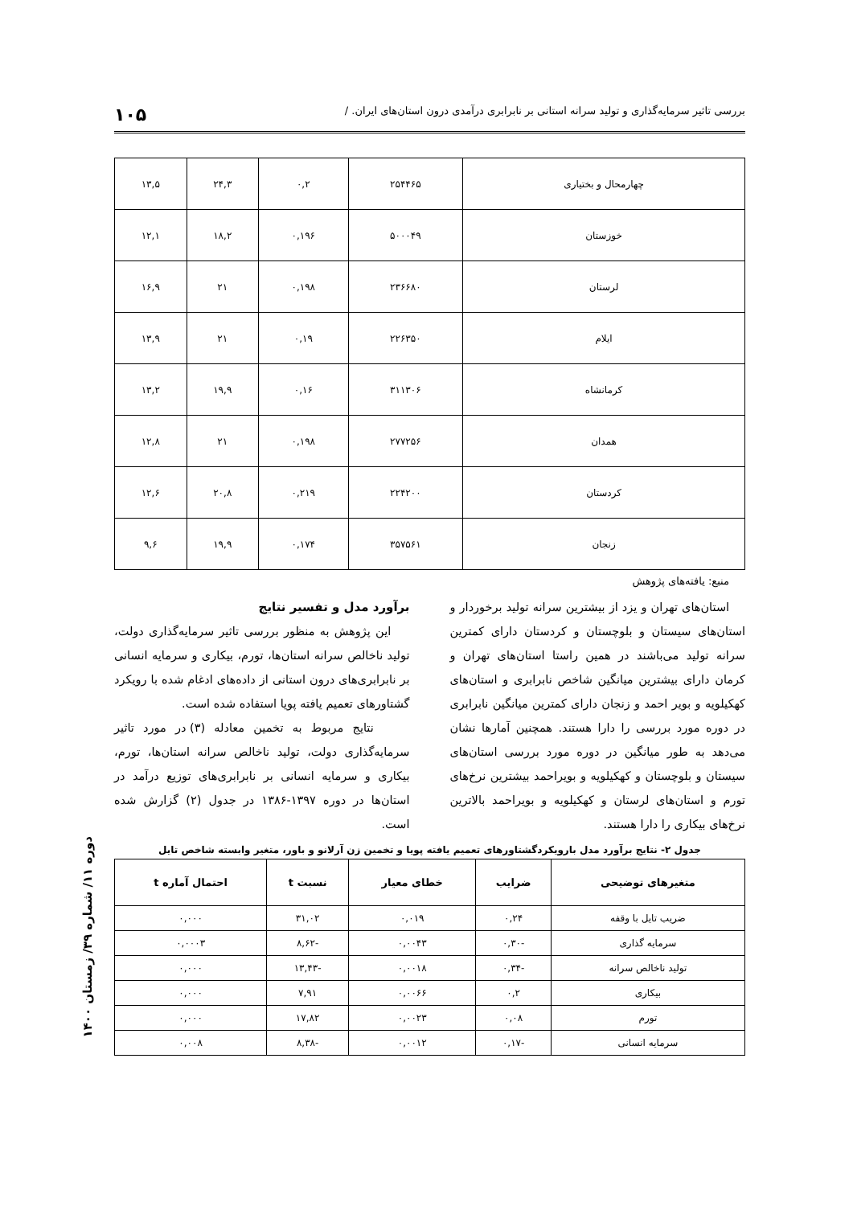بررسی تاثیر سرمایه‌گذاری و تولید سرانه استانی بر نابرابری درآمدی درون استان‌های ایران. / ۱۰۵
| چهارمحال و بختیاری | ۲۵۴۴۶۵ | ۰,۲ | ۲۴,۳ | ۱۳,۵ |
| خوزستان | ۵۰۰۰۴۹ | ۰,۱۹۶ | ۱۸,۲ | ۱۲,۱ |
| لرستان | ۲۳۶۶۸۰ | ۰,۱۹۸ | ۲۱ | ۱۶,۹ |
| ایلام | ۲۲۶۳۵۰ | ۰,۱۹ | ۲۱ | ۱۳,۹ |
| کرمانشاه | ۳۱۱۳۰۶ | ۰,۱۶ | ۱۹,۹ | ۱۳,۲ |
| همدان | ۲۷۷۲۵۶ | ۰,۱۹۸ | ۲۱ | ۱۲,۸ |
| کردستان | ۲۲۴۲۰۰ | ۰,۲۱۹ | ۲۰,۸ | ۱۲,۶ |
| زنجان | ۳۵۷۵۶۱ | ۰,۱۷۴ | ۱۹,۹ | ۹,۶ |
منبع: یافته‌های پژوهش
استان‌های تهران و یزد از بیشترین سرانه تولید برخوردار و استان‌های سیستان و بلوچستان و کردستان دارای کمترین سرانه تولید می‌باشند در همین راستا استان‌های تهران و کرمان دارای بیشترین میانگین شاخص نابرابری و استان‌های کهکیلویه و بویر احمد و زنجان دارای کمترین میانگین نابرابری در دوره مورد بررسی را دارا هستند. همچنین آمارها نشان می‌دهد به طور میانگین در دوره مورد بررسی استان‌های سیستان و بلوچستان و کهکیلویه و بویراحمد بیشترین نرخ‌های تورم و استان‌های لرستان و کهکیلویه و بویراحمد بالاترین نرخ‌های بیکاری را دارا هستند.
برآورد مدل و تفسیر نتایج
این پژوهش به منظور بررسی تاثیر سرمایه‌گذاری دولت، تولید ناخالص سرانه استان‌ها، تورم، بیکاری و سرمایه انسانی بر نابرابری‌های درون استانی از داده‌های ادغام شده با رویکرد گشتاورهای تعمیم یافته پویا استفاده شده است.
نتایج مربوط به تخمین معادله (۳) در مورد تاثیر سرمایه‌گذاری دولت، تولید ناخالص سرانه استان‌ها، تورم، بیکاری و سرمایه انسانی بر نابرابری‌های توزیع درآمد در استان‌ها در دوره ۱۳۹۷-۱۳۸۶ در جدول (۲) گزارش شده است.
جدول ۲- نتایج برآورد مدل بارویکردگشتاورهای تعمیم یافته پویا و تخمین زن آرلانو و باور، متغیر وابسته شاخص تایل
| متغیرهای توضیحی | ضرایب | خطای معیار | نسبت t | احتمال آماره t |
| --- | --- | --- | --- | --- |
| ضریب تایل با وقفه | ۰,۲۴ | ۰,۰۱۹ | ۳۱,۰۲ | ۰,۰۰۰ |
| سرمایه گذاری | -۰,۳۰ | ۰,۰۰۴۳ | -۸,۶۲ | ۰,۰۰۰۳ |
| تولید ناخالص سرانه | -۰,۳۴ | ۰,۰۰۱۸ | -۱۳,۴۳ | ۰,۰۰۰ |
| بیکاری | ۰,۲ | ۰,۰۰۶۶ | ۷,۹۱ | ۰,۰۰۰ |
| تورم | ۰,۰۸ | ۰,۰۰۲۳ | ۱۷,۸۲ | ۰,۰۰۰ |
| سرمایه انسانی | -۰,۱۷ | ۰,۰۰۱۲ | -۸,۳۸ | ۰,۰۰۸ |
دوره ۱۱/ شماره ۳۹/ زمستان ۱۴۰۰